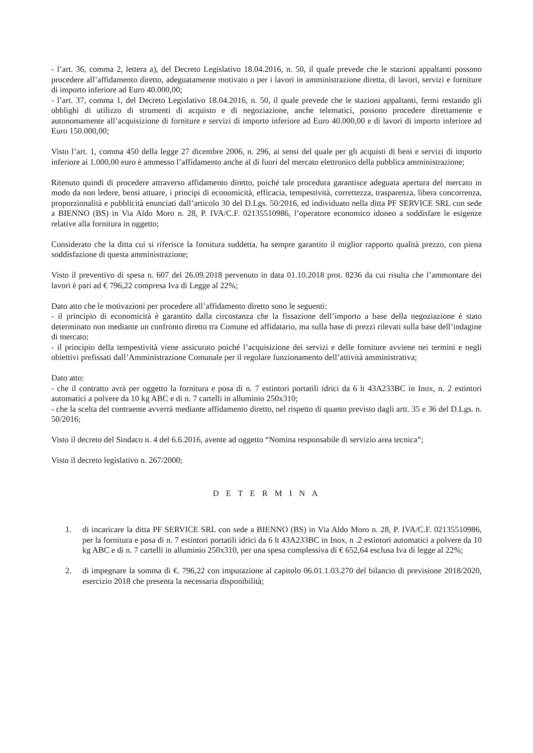- l’art. 36, comma 2, lettera a), del Decreto Legislativo 18.04.2016, n. 50, il quale prevede che le stazioni appaltanti possono procedere all’affidamento diretto, adeguatamente motivato o per i lavori in amministrazione diretta, di lavori, servizi e forniture di importo inferiore ad Euro 40.000,00;
- l’art. 37, comma 1, del Decreto Legislativo 18.04.2016, n. 50, il quale prevede che le stazioni appaltanti, fermi restando gli obblighi di utilizzo di strumenti di acquisto e di negoziazione, anche telematici, possono procedere direttamente e autonomamente all’acquisizione di forniture e servizi di importo inferiore ad Euro 40.000,00 e di lavori di importo inferiore ad Euro 150.000,00;
Visto l’art. 1, comma 450 della legge 27 dicembre 2006, n. 296, ai sensi del quale per gli acquisti di beni e servizi di importo inferiore ai 1.000,00 euro è ammesso l’affidamento anche al di fuori del mercato elettronico della pubblica amministrazione;
Ritenuto quindi di procedere attraverso affidamento diretto, poiché tale procedura garantisce adeguata apertura del mercato in modo da non ledere, bensì attuare, i principi di economicità, efficacia, tempestività, correttezza, trasparenza, libera concorrenza, proporzionalità e pubblicità enunciati dall’articolo 30 del D.Lgs. 50/2016, ed individuato nella ditta PF SERVICE SRL con sede a BIENNO (BS) in Via Aldo Moro n. 28, P. IVA/C.F. 02135510986, l’operatore economico idoneo a soddisfare le esigenze relative alla fornitura in oggetto;
Considerato che la ditta cui si riferisce la fornitura suddetta, ha sempre garantito il miglior rapporto qualità prezzo, con piena soddisfazione di questa amministrazione;
Visto il preventivo di spesa n. 607 del 26.09.2018 pervenuto in data 01.10.2018 prot. 8236 da cui risulta che l’ammontare dei lavori è pari ad € 796,22 compresa Iva di Legge al 22%;
Dato atto che le motivazioni per procedere all’affidamento diretto sono le seguenti:
- il principio di economicità è garantito dalla circostanza che la fissazione dell’importo a base della negoziazione è stato determinato non mediante un confronto diretto tra Comune ed affidatario, ma sulla base di prezzi rilevati sulla base dell’indagine di mercato;
- il principio della tempestività viene assicurato poiché l’acquisizione dei servizi e delle forniture avviene nei termini e negli obiettivi prefissati dall’Amministrazione Comunale per il regolare funzionamento dell’attività amministrativa;
Dato atto:
- che il contratto avrà per oggetto la fornitura e posa di n. 7 estintori portatili idrici da 6 lt 43A233BC in Inox, n. 2 estintori automatici a polvere da 10 kg ABC e di n. 7 cartelli in alluminio 250x310;
- che la scelta del contraente avverrà mediante affidamento diretto, nel rispetto di quanto previsto dagli artt. 35 e 36 del D.Lgs. n. 50/2016;
Visto il decreto del Sindaco n. 4 del 6.6.2016, avente ad oggetto “Nomina responsabile di servizio area tecnica”;
Visto il decreto legislativo n. 267/2000;
D E T E R M I N A
1. di incaricare la ditta PF SERVICE SRL con sede a BIENNO (BS) in Via Aldo Moro n. 28, P. IVA/C.F. 02135510986, per la fornitura e posa di n. 7 estintori portatili idrici da 6 lt 43A233BC in Inox, n .2 estintori automatici a polvere da 10 kg ABC e di n. 7 cartelli in alluminio 250x310, per una spesa complessiva di € 652,64 esclusa Iva di legge al 22%;
2. di impegnare la somma di €. 796,22 con imputazione al capitolo 06.01.1.03.270 del bilancio di previsione 2018/2020, esercizio 2018 che presenta la necessaria disponibilità;